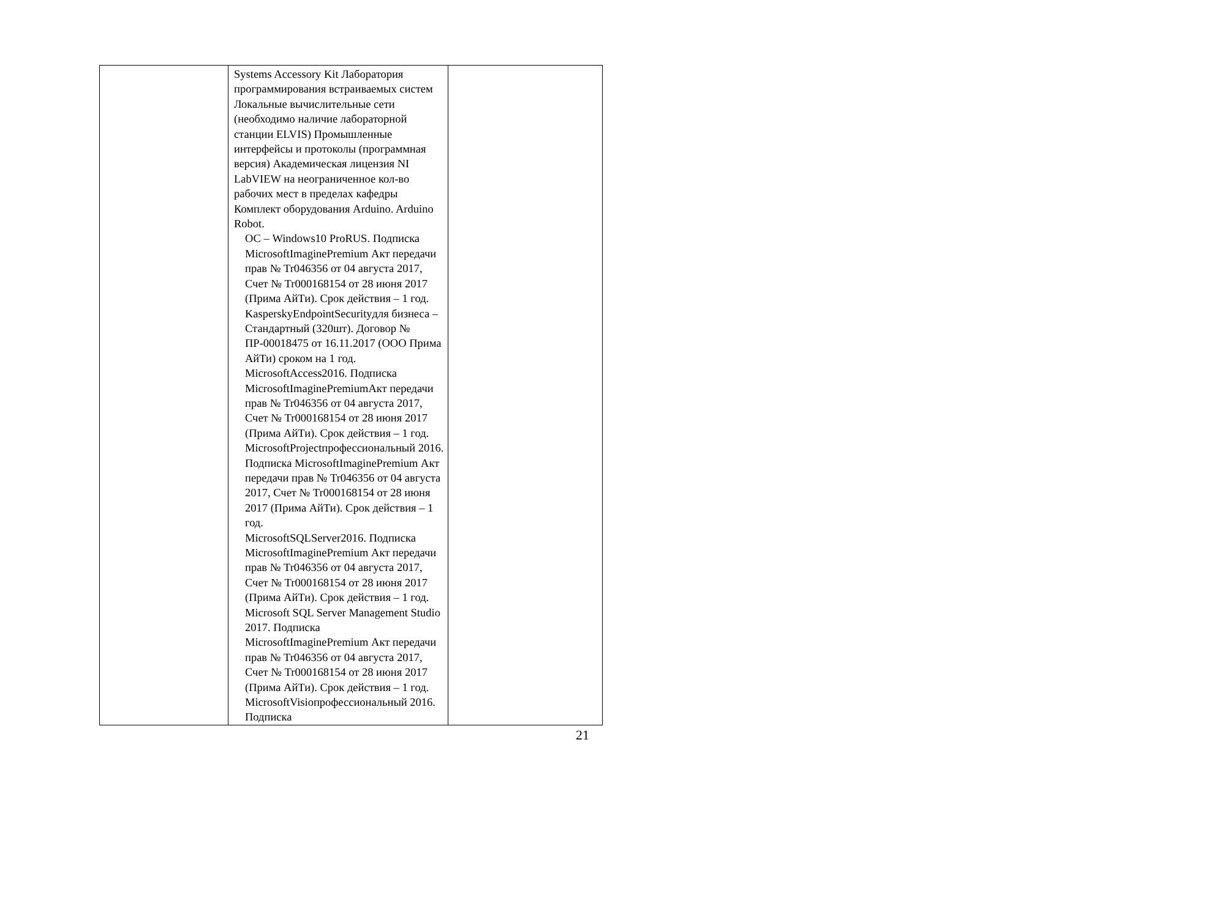| | Systems Accessory Kit Лаборатория программирования встраиваемых систем Локальные вычислительные сети (необходимо наличие лабораторной станции ELVIS) Промышленные интерфейсы и протоколы (программная версия) Академическая лицензия NI LabVIEW на неограниченное кол-во рабочих мест в пределах кафедры Комплект оборудования Arduino. Arduino Robot. ОС – Windows10 ProRUS. Подписка MicrosoftImaginePremium Акт передачи прав № Tr046356 от 04 августа 2017, Счет № Tr000168154 от 28 июня 2017 (Прима АйТи). Срок действия – 1 год. KasperskyEndpointSecurityдля бизнеса – Стандартный (320шт). Договор № ПР-00018475 от 16.11.2017 (ООО Прима АйТи) сроком на 1 год. MicrosoftAccess2016. Подписка MicrosoftImaginePremiumАкт передачи прав № Tr046356 от 04 августа 2017, Счет № Tr000168154 от 28 июня 2017 (Прима АйТи). Срок действия – 1 год. MicrosoftProjectпрофессиональный 2016. Подписка MicrosoftImaginePremium Акт передачи прав № Tr046356 от 04 августа 2017, Счет № Tr000168154 от 28 июня 2017 (Прима АйТи). Срок действия – 1 год. MicrosoftSQLServer2016. Подписка MicrosoftImaginePremium Акт передачи прав № Tr046356 от 04 августа 2017, Счет № Tr000168154 от 28 июня 2017 (Прима АйТи). Срок действия – 1 год. Microsoft SQL Server Management Studio 2017. Подписка MicrosoftImaginePremium Акт передачи прав № Tr046356 от 04 августа 2017, Счет № Tr000168154 от 28 июня 2017 (Прима АйТи). Срок действия – 1 год. MicrosoftVisioпрофессиональный 2016. Подписка | |
21